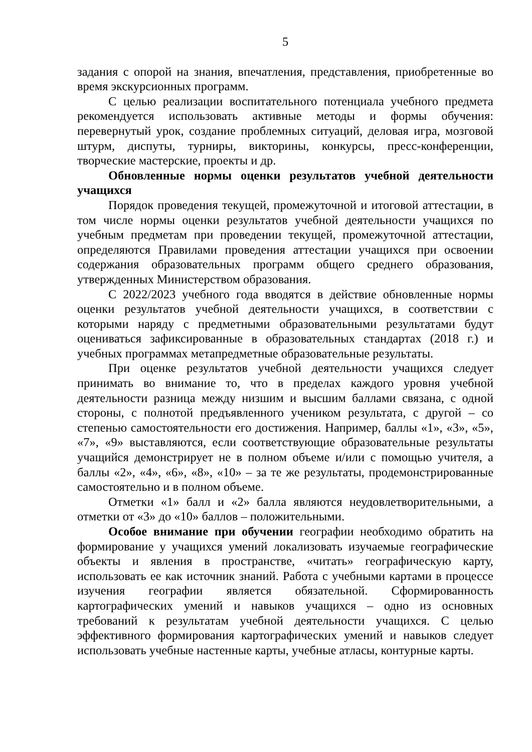5
задания с опорой на знания, впечатления, представления, приобретенные во время экскурсионных программ.
С целью реализации воспитательного потенциала учебного предмета рекомендуется использовать активные методы и формы обучения: перевернутый урок, создание проблемных ситуаций, деловая игра, мозговой штурм, диспуты, турниры, викторины, конкурсы, пресс-конференции, творческие мастерские, проекты и др.
Обновленные нормы оценки результатов учебной деятельности учащихся
Порядок проведения текущей, промежуточной и итоговой аттестации, в том числе нормы оценки результатов учебной деятельности учащихся по учебным предметам при проведении текущей, промежуточной аттестации, определяются Правилами проведения аттестации учащихся при освоении содержания образовательных программ общего среднего образования, утвержденных Министерством образования.
С 2022/2023 учебного года вводятся в действие обновленные нормы оценки результатов учебной деятельности учащихся, в соответствии с которыми наряду с предметными образовательными результатами будут оцениваться зафиксированные в образовательных стандартах (2018 г.) и учебных программах метапредметные образовательные результаты.
При оценке результатов учебной деятельности учащихся следует принимать во внимание то, что в пределах каждого уровня учебной деятельности разница между низшим и высшим баллами связана, с одной стороны, с полнотой предъявленного учеником результата, с другой – со степенью самостоятельности его достижения. Например, баллы «1», «3», «5», «7», «9» выставляются, если соответствующие образовательные результаты учащийся демонстрирует не в полном объеме и/или с помощью учителя, а баллы «2», «4», «6», «8», «10» – за те же результаты, продемонстрированные самостоятельно и в полном объеме.
Отметки «1» балл и «2» балла являются неудовлетворительными, а отметки от «3» до «10» баллов – положительными.
Особое внимание при обучении географии необходимо обратить на формирование у учащихся умений локализовать изучаемые географические объекты и явления в пространстве, «читать» географическую карту, использовать ее как источник знаний. Работа с учебными картами в процессе изучения географии является обязательной. Сформированность картографических умений и навыков учащихся – одно из основных требований к результатам учебной деятельности учащихся. С целью эффективного формирования картографических умений и навыков следует использовать учебные настенные карты, учебные атласы, контурные карты.